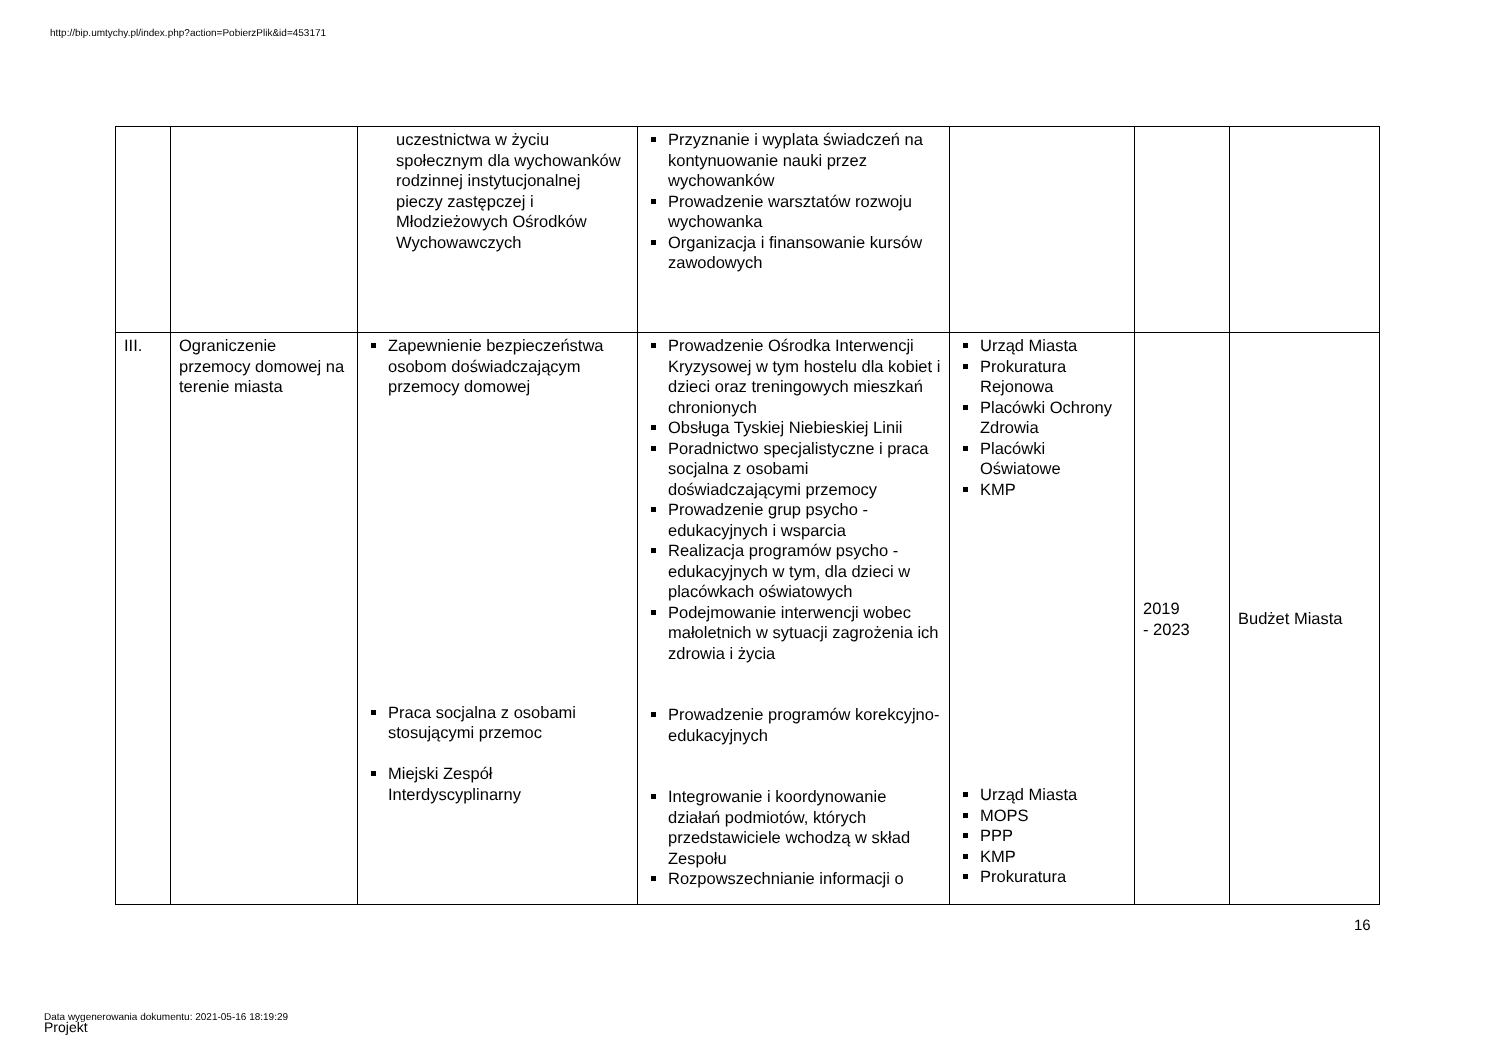http://bip.umtychy.pl/index.php?action=PobierzPlik&id=453171
| | | uczestnictwa w życiu społecznym dla wychowanków rodzinnej instytucjonalnej pieczy zastępczej i Młodzieżowych Ośrodków Wychowawczych | Przyznanie i wyplata świadczeń na kontynuowanie nauki przez wychowanków Prowadzenie warsztatów rozwoju wychowanka Organizacja i finansowanie kursów zawodowych | | | |
| III. | Ograniczenie przemocy domowej na terenie miasta | Zapewnienie bezpieczeństwa osobom doświadczającym przemocy domowej Praca socjalna z osobami stosującymi przemoc Miejski Zespół Interdyscyplinarny | Prowadzenie Ośrodka Interwencji Kryzysowej w tym hostelu dla kobiet i dzieci oraz treningowych mieszkań chronionych Obsługa Tyskiej Niebieskiej Linii Poradnictwo specjalistyczne i praca socjalna z osobami doświadczającymi przemocy Prowadzenie grup psycho - edukacyjnych i wsparcia Realizacja programów psycho - edukacyjnych w tym, dla dzieci w placówkach oświatowych Podejmowanie interwencji wobec małoletnich w sytuacji zagrożenia ich zdrowia i życia Prowadzenie programów korekcyjno-edukacyjnych Integrowanie i koordynowanie działań podmiotów, których przedstawiciele wchodzą w skład Zespołu Rozpowszechnianie informacji o | Urząd Miasta Prokuratura Rejonowa Placówki Ochrony Zdrowia Placówki Oświatowe KMP Urząd Miasta MOPS PPP KMP Prokuratura | 2019 - 2023 | Budżet Miasta |
16
Data wygenerowania dokumentu: 2021-05-16 18:19:29
Projekt